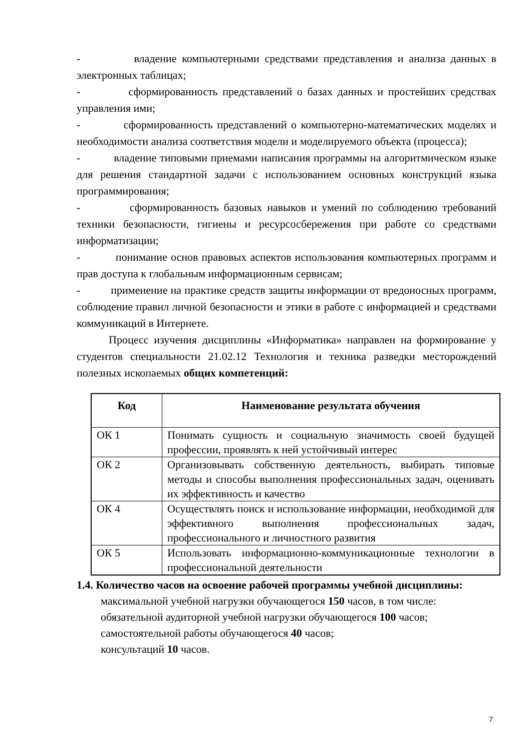- владение компьютерными средствами представления и анализа данных в электронных таблицах;
- сформированность представлений о базах данных и простейших средствах управления ими;
- сформированность представлений о компьютерно-математических моделях и необходимости анализа соответствия модели и моделируемого объекта (процесса);
- владение типовыми приемами написания программы на алгоритмическом языке для решения стандартной задачи с использованием основных конструкций языка программирования;
- сформированность базовых навыков и умений по соблюдению требований техники безопасности, гигиены и ресурсосбережения при работе со средствами информатизации;
- понимание основ правовых аспектов использования компьютерных программ и прав доступа к глобальным информационным сервисам;
- применение на практике средств защиты информации от вредоносных программ, соблюдение правил личной безопасности и этики в работе с информацией и средствами коммуникаций в Интернете.
Процесс изучения дисциплины «Информатика» направлен на формирование у студентов специальности 21.02.12 Технология и техника разведки месторождений полезных ископаемых общих компетенций:
| Код | Наименование результата обучения |
| --- | --- |
| ОК 1 | Понимать сущность и социальную значимость своей будущей профессии, проявлять к ней устойчивый интерес |
| ОК 2 | Организовывать собственную деятельность, выбирать типовые методы и способы выполнения профессиональных задач, оценивать их эффективность и качество |
| ОК 4 | Осуществлять поиск и использование информации, необходимой для эффективного выполнения профессиональных задач, профессионального и личностного развития |
| ОК 5 | Использовать информационно-коммуникационные технологии в профессиональной деятельности |
1.4. Количество часов на освоение рабочей программы учебной дисциплины:
максимальной учебной нагрузки обучающегося 150 часов, в том числе:
обязательной аудиторной учебной нагрузки обучающегося 100 часов;
самостоятельной работы обучающегося 40 часов;
консультаций 10 часов.
7